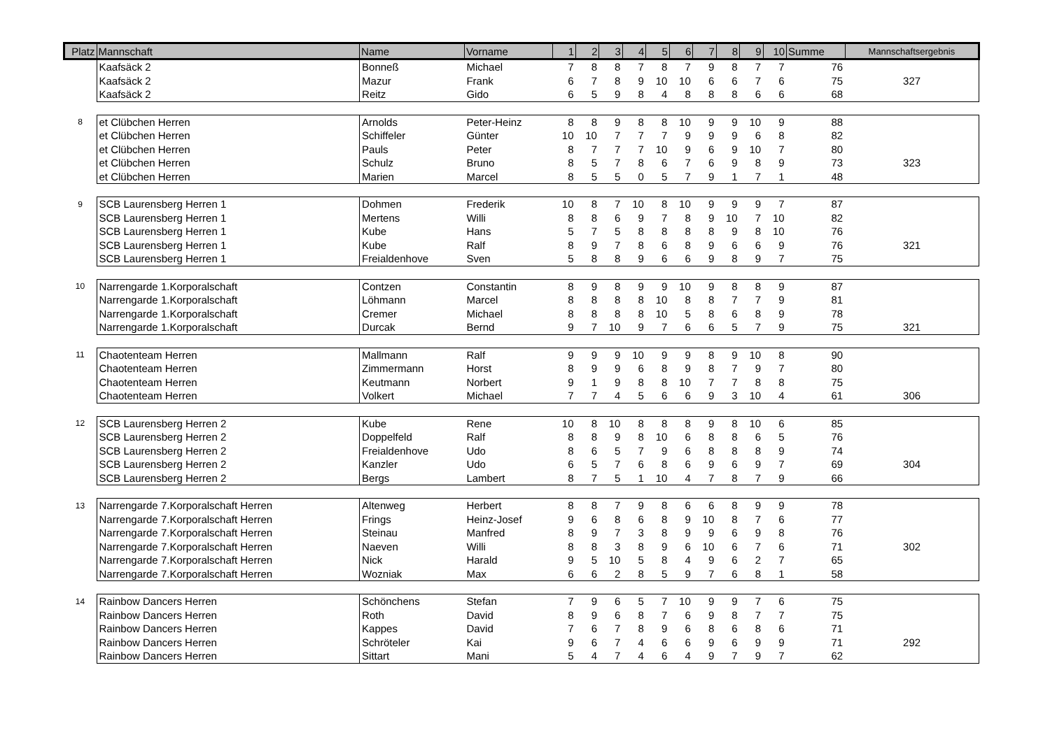| Platz | Mannschaft | Name | Vorname | 1 | 2 | 3 | 4 | 5 | 6 | 7 | 8 | 9 | 10 | Summe | Mannschaftsergebnis |
| --- | --- | --- | --- | --- | --- | --- | --- | --- | --- | --- | --- | --- | --- | --- | --- |
| | Kaafsäck 2 | Bonneß | Michael | 7 | 8 | 8 | 7 | 8 | 7 | 9 | 8 | 7 | 7 | 76 | |
| | Kaafsäck 2 | Mazur | Frank | 6 | 7 | 8 | 9 | 10 | 10 | 6 | 6 | 7 | 6 | 75 | 327 |
| | Kaafsäck 2 | Reitz | Gido | 6 | 5 | 9 | 8 | 4 | 8 | 8 | 8 | 6 | 6 | 68 | |
| 8 | et Clübchen Herren | Arnolds | Peter-Heinz | 8 | 8 | 9 | 8 | 8 | 10 | 9 | 9 | 10 | 9 | 88 | |
| | et Clübchen Herren | Schiffeler | Günter | 10 | 10 | 7 | 7 | 7 | 9 | 9 | 9 | 6 | 8 | 82 | |
| | et Clübchen Herren | Pauls | Peter | 8 | 7 | 7 | 7 | 10 | 9 | 6 | 9 | 10 | 7 | 80 | |
| | et Clübchen Herren | Schulz | Bruno | 8 | 5 | 7 | 8 | 6 | 7 | 6 | 9 | 8 | 9 | 73 | 323 |
| | et Clübchen Herren | Marien | Marcel | 8 | 5 | 5 | 0 | 5 | 7 | 9 | 1 | 7 | 1 | 48 | |
| 9 | SCB Laurensberg Herren 1 | Dohmen | Frederik | 10 | 8 | 7 | 10 | 8 | 10 | 9 | 9 | 9 | 7 | 87 | |
| | SCB Laurensberg Herren 1 | Mertens | Willi | 8 | 8 | 6 | 9 | 7 | 8 | 9 | 10 | 7 | 10 | 82 | |
| | SCB Laurensberg Herren 1 | Kube | Hans | 5 | 7 | 5 | 8 | 8 | 8 | 8 | 9 | 8 | 10 | 76 | |
| | SCB Laurensberg Herren 1 | Kube | Ralf | 8 | 9 | 7 | 8 | 6 | 8 | 9 | 6 | 6 | 9 | 76 | 321 |
| | SCB Laurensberg Herren 1 | Freialdenhove | Sven | 5 | 8 | 8 | 9 | 6 | 6 | 9 | 8 | 9 | 7 | 75 | |
| 10 | Narrengarde 1.Korporalschaft | Contzen | Constantin | 8 | 9 | 8 | 9 | 9 | 10 | 9 | 8 | 8 | 9 | 87 | |
| | Narrengarde 1.Korporalschaft | Löhmann | Marcel | 8 | 8 | 8 | 8 | 10 | 8 | 8 | 7 | 7 | 9 | 81 | |
| | Narrengarde 1.Korporalschaft | Cremer | Michael | 8 | 8 | 8 | 8 | 10 | 5 | 8 | 6 | 8 | 9 | 78 | |
| | Narrengarde 1.Korporalschaft | Durcak | Bernd | 9 | 7 | 10 | 9 | 7 | 6 | 6 | 5 | 7 | 9 | 75 | 321 |
| 11 | Chaotenteam Herren | Mallmann | Ralf | 9 | 9 | 9 | 10 | 9 | 9 | 8 | 9 | 10 | 8 | 90 | |
| | Chaotenteam Herren | Zimmermann | Horst | 8 | 9 | 9 | 6 | 8 | 9 | 8 | 7 | 9 | 7 | 80 | |
| | Chaotenteam Herren | Keutmann | Norbert | 9 | 1 | 9 | 8 | 8 | 10 | 7 | 7 | 8 | 8 | 75 | |
| | Chaotenteam Herren | Volkert | Michael | 7 | 7 | 4 | 5 | 6 | 6 | 9 | 3 | 10 | 4 | 61 | 306 |
| 12 | SCB Laurensberg Herren 2 | Kube | Rene | 10 | 8 | 10 | 8 | 8 | 8 | 9 | 8 | 10 | 6 | 85 | |
| | SCB Laurensberg Herren 2 | Doppelfeld | Ralf | 8 | 8 | 9 | 8 | 10 | 6 | 8 | 8 | 6 | 5 | 76 | |
| | SCB Laurensberg Herren 2 | Freialdenhove | Udo | 8 | 6 | 5 | 7 | 9 | 6 | 8 | 8 | 8 | 9 | 74 | |
| | SCB Laurensberg Herren 2 | Kanzler | Udo | 6 | 5 | 7 | 6 | 8 | 6 | 9 | 6 | 9 | 7 | 69 | 304 |
| | SCB Laurensberg Herren 2 | Bergs | Lambert | 8 | 7 | 5 | 1 | 10 | 4 | 7 | 8 | 7 | 9 | 66 | |
| 13 | Narrengarde 7.Korporalschaft Herren | Altenweg | Herbert | 8 | 8 | 7 | 9 | 8 | 6 | 6 | 8 | 9 | 9 | 78 | |
| | Narrengarde 7.Korporalschaft Herren | Frings | Heinz-Josef | 9 | 6 | 8 | 6 | 8 | 9 | 10 | 8 | 7 | 6 | 77 | |
| | Narrengarde 7.Korporalschaft Herren | Steinau | Manfred | 8 | 9 | 7 | 3 | 8 | 9 | 9 | 6 | 9 | 8 | 76 | |
| | Narrengarde 7.Korporalschaft Herren | Naeven | Willi | 8 | 8 | 3 | 8 | 9 | 6 | 10 | 6 | 7 | 6 | 71 | 302 |
| | Narrengarde 7.Korporalschaft Herren | Nick | Harald | 9 | 5 | 10 | 5 | 8 | 4 | 9 | 6 | 2 | 7 | 65 | |
| | Narrengarde 7.Korporalschaft Herren | Wozniak | Max | 6 | 6 | 2 | 8 | 5 | 9 | 7 | 6 | 8 | 1 | 58 | |
| 14 | Rainbow Dancers Herren | Schönchens | Stefan | 7 | 9 | 6 | 5 | 7 | 10 | 9 | 9 | 7 | 6 | 75 | |
| | Rainbow Dancers Herren | Roth | David | 8 | 9 | 6 | 8 | 7 | 6 | 9 | 8 | 7 | 7 | 75 | |
| | Rainbow Dancers Herren | Kappes | David | 7 | 6 | 7 | 8 | 9 | 6 | 8 | 6 | 8 | 6 | 71 | |
| | Rainbow Dancers Herren | Schröteler | Kai | 9 | 6 | 7 | 4 | 6 | 6 | 9 | 6 | 9 | 9 | 71 | 292 |
| | Rainbow Dancers Herren | Sittart | Mani | 5 | 4 | 7 | 4 | 6 | 4 | 9 | 7 | 9 | 7 | 62 | |